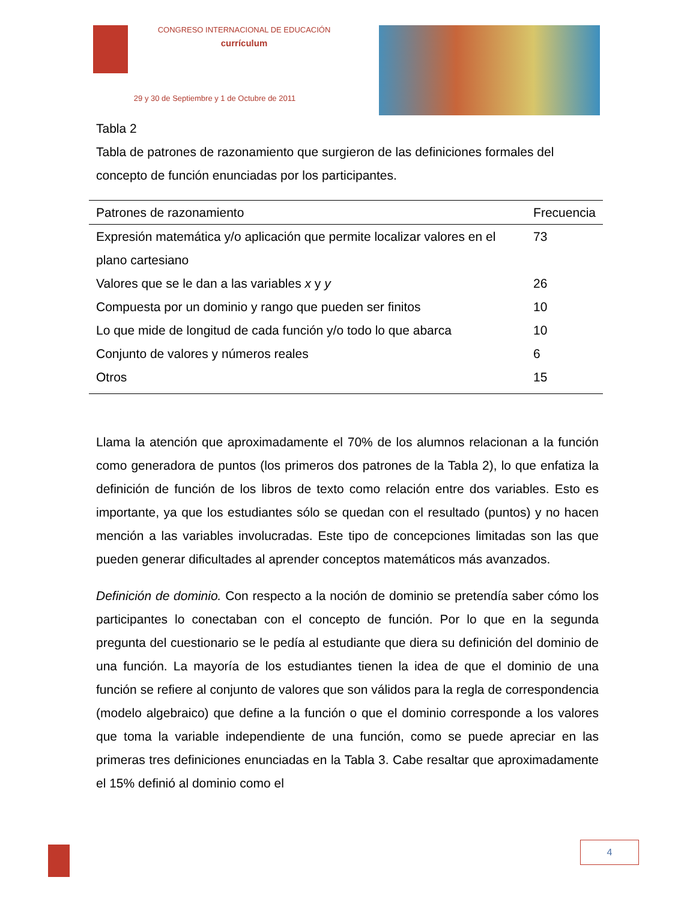CONGRESO INTERNACIONAL DE EDUCACIÓN
currículum
29 y 30 de Septiembre y 1 de Octubre de 2011
Tabla 2
Tabla de patrones de razonamiento que surgieron de las definiciones formales del concepto de función enunciadas por los participantes.
| Patrones de razonamiento | Frecuencia |
| --- | --- |
| Expresión matemática y/o aplicación que permite localizar valores en el plano cartesiano | 73 |
| Valores que se le dan a las variables x y y | 26 |
| Compuesta por un dominio y rango que pueden ser finitos | 10 |
| Lo que mide de longitud de cada función y/o todo lo que abarca | 10 |
| Conjunto de valores y números reales | 6 |
| Otros | 15 |
Llama la atención que aproximadamente el 70% de los alumnos relacionan a la función como generadora de puntos (los primeros dos patrones de la Tabla 2), lo que enfatiza la definición de función de los libros de texto como relación entre dos variables. Esto es importante, ya que los estudiantes sólo se quedan con el resultado (puntos) y no hacen mención a las variables involucradas. Este tipo de concepciones limitadas son las que pueden generar dificultades al aprender conceptos matemáticos más avanzados.
Definición de dominio. Con respecto a la noción de dominio se pretendía saber cómo los participantes lo conectaban con el concepto de función. Por lo que en la segunda pregunta del cuestionario se le pedía al estudiante que diera su definición del dominio de una función. La mayoría de los estudiantes tienen la idea de que el dominio de una función se refiere al conjunto de valores que son válidos para la regla de correspondencia (modelo algebraico) que define a la función o que el dominio corresponde a los valores que toma la variable independiente de una función, como se puede apreciar en las primeras tres definiciones enunciadas en la Tabla 3. Cabe resaltar que aproximadamente el 15% definió al dominio como el
4